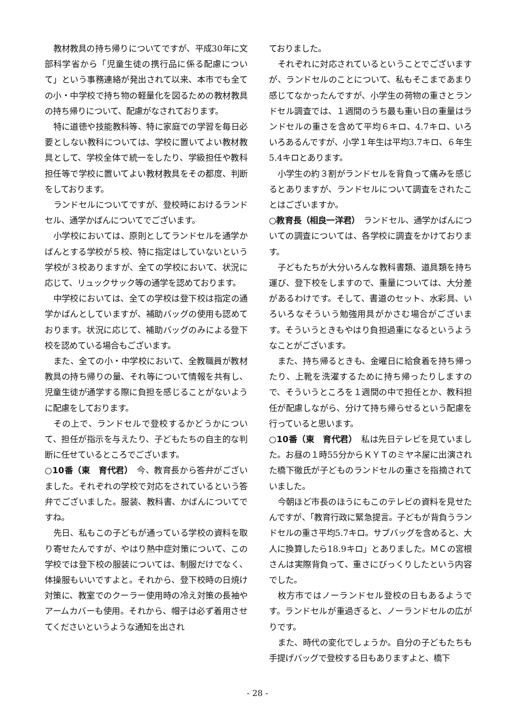教材教具の持ち帰りについてですが、平成30年に文部科学省から「児童生徒の携行品に係る配慮について」という事務連絡が発出されて以来、本市でも全ての小・中学校で持ち物の軽量化を図るための教材教具の持ち帰りについて、配慮がなされております。
特に道徳や技能教科等、特に家庭での学習を毎日必要としない教科については、学校に置いてよい教材教具として、学校全体で統一をしたり、学級担任や教科担任等で学校に置いてよい教材教具をその都度、判断をしております。
ランドセルについてですが、登校時におけるランドセル、通学かばんについてでございます。
小学校においては、原則としてランドセルを通学かばんとする学校が５校、特に指定はしていないという学校が３校ありますが、全ての学校において、状況に応じて、リュックサック等の通学を認めております。
中学校においては、全ての学校は登下校は指定の通学かばんとしていますが、補助バッグの使用も認めております。状況に応じて、補助バッグのみによる登下校を認めている場合もございます。
また、全ての小・中学校において、全教職員が教材教具の持ち帰りの量、それ等について情報を共有し、児童生徒が通学する際に負担を感じることがないように配慮をしております。
その上で、ランドセルで登校するかどうかについて、担任が指示を与えたり、子どもたちの自主的な判断に任せているところでございます。
○10番（東　育代君）　今、教育長から答弁がございました。それぞれの学校で対応をされているという答弁でございました。服装、教科書、かばんについてですね。
先日、私もこの子どもが通っている学校の資料を取り寄せたんですが、やはり熱中症対策について、この学校では登下校の服装については、制服だけでなく、体操服もいいですよと。それから、登下校時の日焼け対策に、教室でのクーラー使用時の冷え対策の長袖やアームカバーも使用。それから、帽子は必ず着用させてくださいというような通知を出され
ておりました。
それぞれに対応されているということでございますが、ランドセルのことについて、私もそこまであまり感じてなかったんですが、小学生の荷物の重さとランドセル調査では、１週間のうち最も重い日の重量はランドセルの重さを含めて平均６キロ、4.7キロ、いろいろあるんですが、小学１年生は平均3.7キロ、６年生5.4キロとあります。
小学生の約３割がランドセルを背負って痛みを感じるとありますが、ランドセルについて調査をされたことはございますか。
○教育長（相良一洋君）　ランドセル、通学かばんについての調査については、各学校に調査をかけております。
子どもたちが大分いろんな教科書類、道具類を持ち運び、登下校をしますので、重量については、大分差があるわけです。そして、書道のセット、水彩具、いろいろなそういう勉強用具がかさむ場合がございます。そういうときもやはり負担過重になるというようなことがございます。
また、持ち帰るときも、金曜日に給食着を持ち帰ったり、上靴を洗濯するために持ち帰ったりしますので、そういうところを１週間の中で担任とか、教科担任が配慮しながら、分けて持ち帰らせるという配慮を行っていると思います。
○10番（東　育代君）　私は先日テレビを見ていました。お昼の１時55分からＫＹＴのミヤネ屋に出演された橋下徹氏が子どものランドセルの重さを指摘されていました。
今朝ほど市長のほうにもこのテレビの資料を見せたんですが、「教育行政に緊急提言。子どもが背負うランドセルの重さ平均5.7キロ。サブバッグを含めると、大人に換算したら18.9キロ」とありました。ＭＣの宮根さんは実際背負って、重さにびっくりしたという内容でした。
枚方市ではノーランドセル登校の日もあるようです。ランドセルが重過ぎると、ノーランドセルの広がりです。
また、時代の変化でしょうか。自分の子どもたちも手提げバッグで登校する日もありますよと、橋下
- 28 -